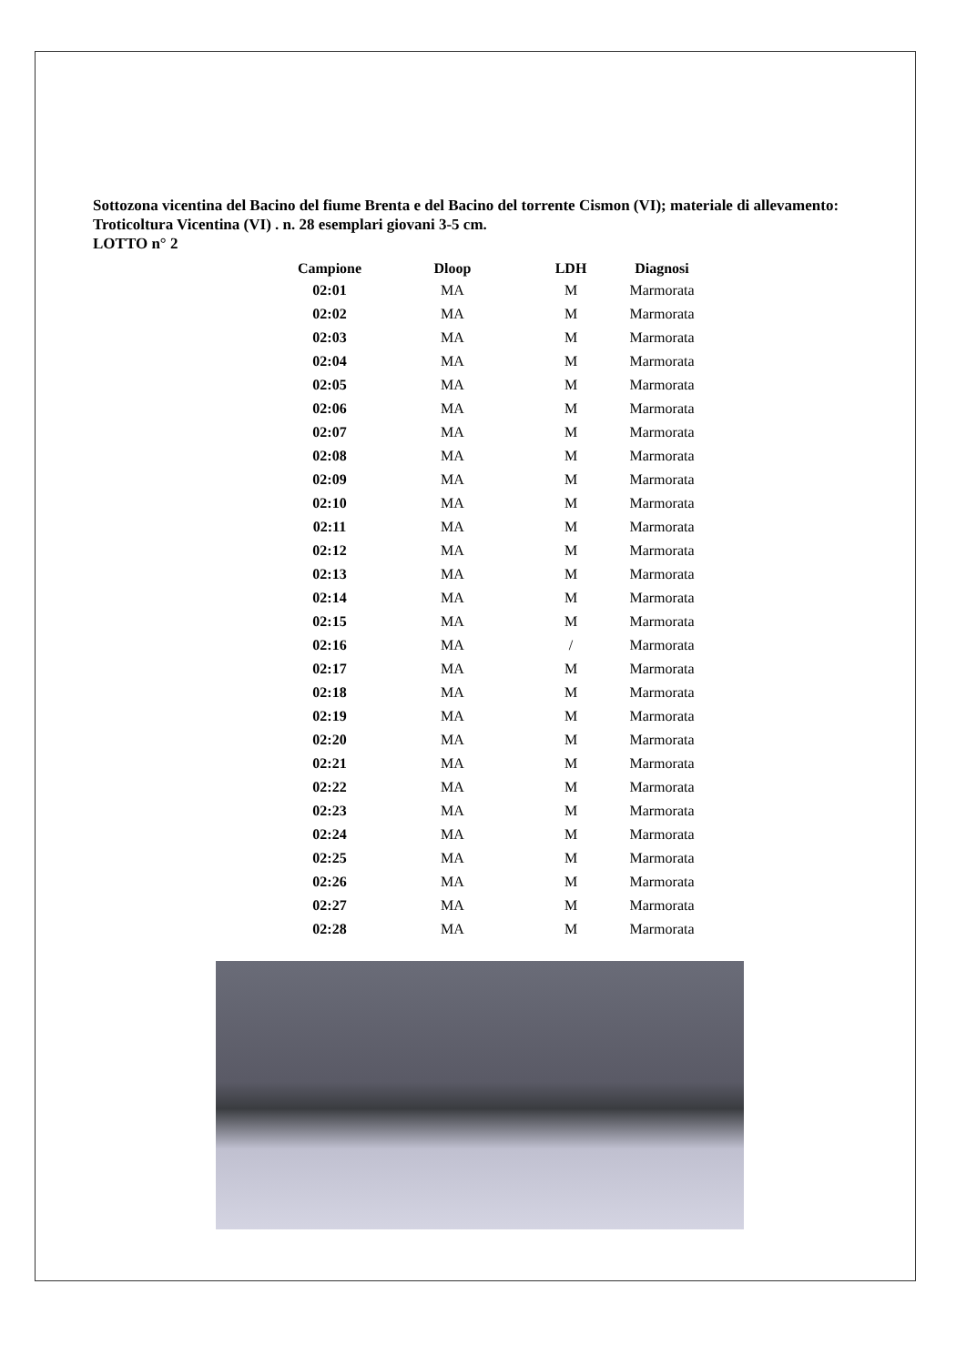Sottozona vicentina del Bacino del fiume Brenta e del Bacino del torrente Cismon (VI); materiale di allevamento: Troticoltura Vicentina (VI) . n. 28 esemplari giovani 3-5 cm.
LOTTO n° 2
| Campione | Dloop | LDH | Diagnosi |
| --- | --- | --- | --- |
| 02:01 | MA | M | Marmorata |
| 02:02 | MA | M | Marmorata |
| 02:03 | MA | M | Marmorata |
| 02:04 | MA | M | Marmorata |
| 02:05 | MA | M | Marmorata |
| 02:06 | MA | M | Marmorata |
| 02:07 | MA | M | Marmorata |
| 02:08 | MA | M | Marmorata |
| 02:09 | MA | M | Marmorata |
| 02:10 | MA | M | Marmorata |
| 02:11 | MA | M | Marmorata |
| 02:12 | MA | M | Marmorata |
| 02:13 | MA | M | Marmorata |
| 02:14 | MA | M | Marmorata |
| 02:15 | MA | M | Marmorata |
| 02:16 | MA | / | Marmorata |
| 02:17 | MA | M | Marmorata |
| 02:18 | MA | M | Marmorata |
| 02:19 | MA | M | Marmorata |
| 02:20 | MA | M | Marmorata |
| 02:21 | MA | M | Marmorata |
| 02:22 | MA | M | Marmorata |
| 02:23 | MA | M | Marmorata |
| 02:24 | MA | M | Marmorata |
| 02:25 | MA | M | Marmorata |
| 02:26 | MA | M | Marmorata |
| 02:27 | MA | M | Marmorata |
| 02:28 | MA | M | Marmorata |